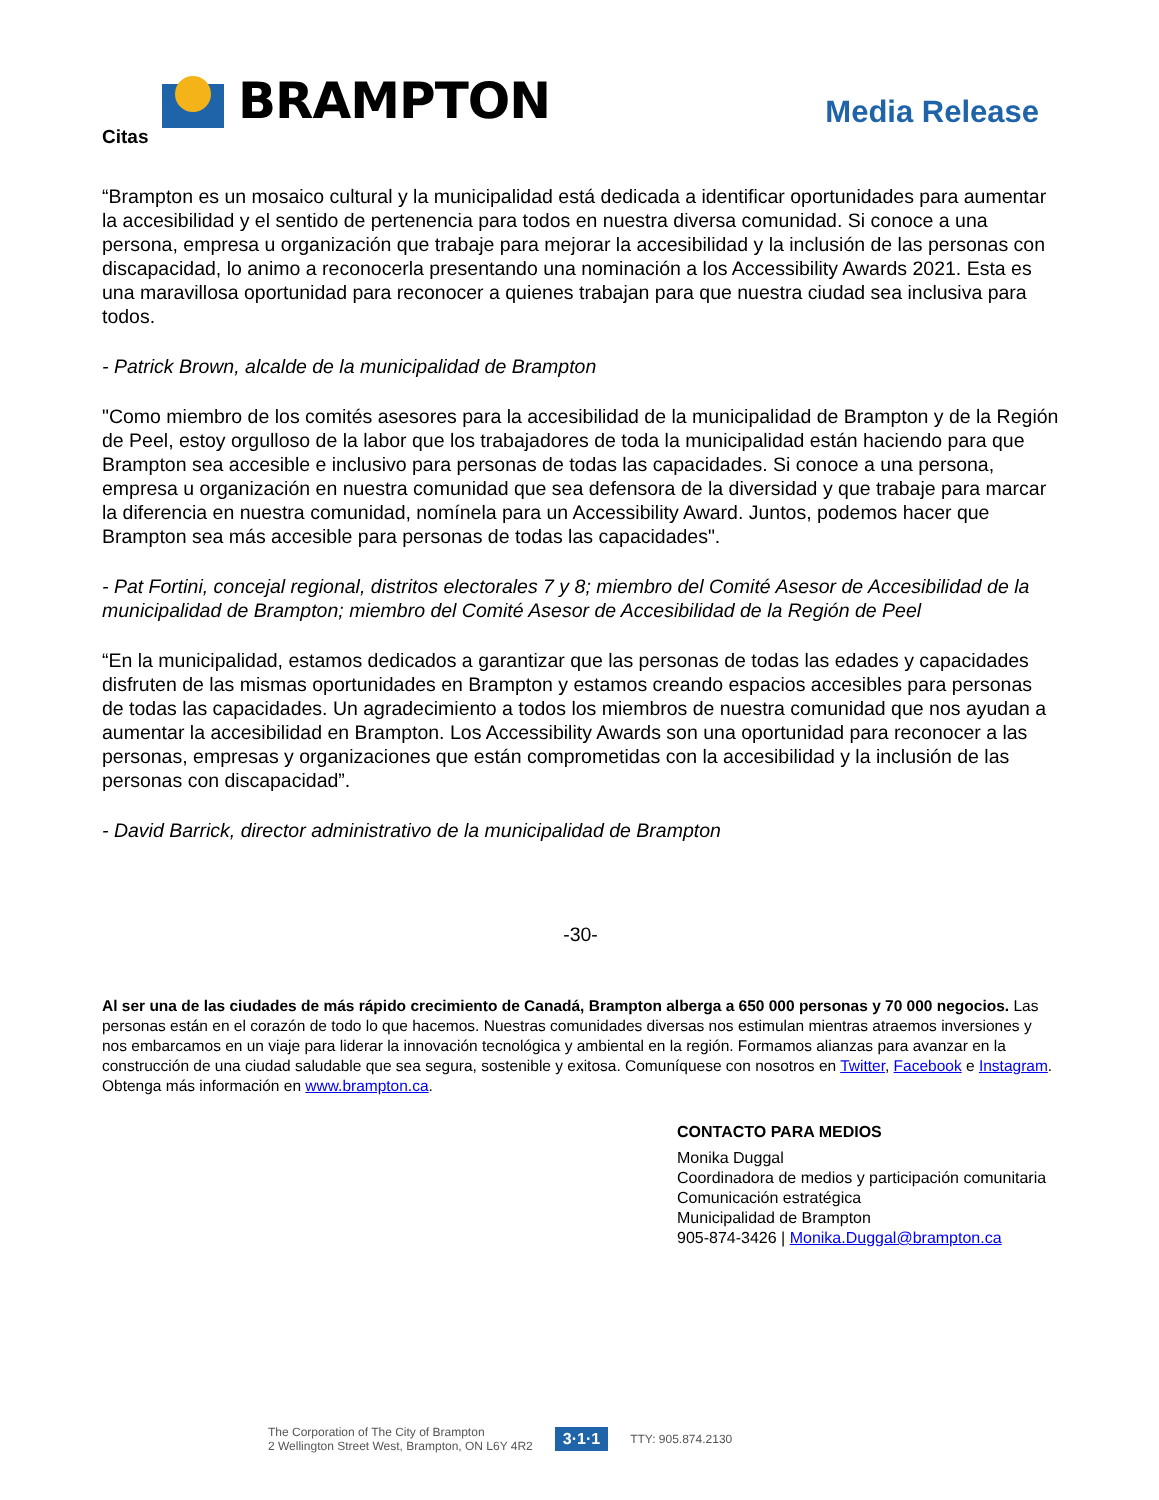BRAMPTON
Media Release
Citas
“Brampton es un mosaico cultural y la municipalidad está dedicada a identificar oportunidades para aumentar la accesibilidad y el sentido de pertenencia para todos en nuestra diversa comunidad. Si conoce a una persona, empresa u organización que trabaje para mejorar la accesibilidad y la inclusión de las personas con discapacidad, lo animo a reconocerla presentando una nominación a los Accessibility Awards 2021. Esta es una maravillosa oportunidad para reconocer a quienes trabajan para que nuestra ciudad sea inclusiva para todos.
- Patrick Brown, alcalde de la municipalidad de Brampton
"Como miembro de los comités asesores para la accesibilidad de la municipalidad de Brampton y de la Región de Peel, estoy orgulloso de la labor que los trabajadores de toda la municipalidad están haciendo para que Brampton sea accesible e inclusivo para personas de todas las capacidades. Si conoce a una persona, empresa u organización en nuestra comunidad que sea defensora de la diversidad y que trabaje para marcar la diferencia en nuestra comunidad, nomínela para un Accessibility Award. Juntos, podemos hacer que Brampton sea más accesible para personas de todas las capacidades".
- Pat Fortini, concejal regional, distritos electorales 7 y 8; miembro del Comité Asesor de Accesibilidad de la municipalidad de Brampton; miembro del Comité Asesor de Accesibilidad de la Región de Peel
“En la municipalidad, estamos dedicados a garantizar que las personas de todas las edades y capacidades disfruten de las mismas oportunidades en Brampton y estamos creando espacios accesibles para personas de todas las capacidades. Un agradecimiento a todos los miembros de nuestra comunidad que nos ayudan a aumentar la accesibilidad en Brampton. Los Accessibility Awards son una oportunidad para reconocer a las personas, empresas y organizaciones que están comprometidas con la accesibilidad y la inclusión de las personas con discapacidad”.
- David Barrick, director administrativo de la municipalidad de Brampton
-30-
Al ser una de las ciudades de más rápido crecimiento de Canadá, Brampton alberga a 650 000 personas y 70 000 negocios. Las personas están en el corazón de todo lo que hacemos. Nuestras comunidades diversas nos estimulan mientras atraemos inversiones y nos embarcamos en un viaje para liderar la innovación tecnológica y ambiental en la región. Formamos alianzas para avanzar en la construcción de una ciudad saludable que sea segura, sostenible y exitosa. Comuníquese con nosotros en Twitter, Facebook e Instagram. Obtenga más información en www.brampton.ca.
CONTACTO PARA MEDIOS
Monika Duggal
Coordinadora de medios y participación comunitaria
Comunicación estratégica
Municipalidad de Brampton
905-874-3426 | Monika.Duggal@brampton.ca
The Corporation of The City of Brampton
2 Wellington Street West, Brampton, ON L6Y 4R2
3·1·1 TTY: 905.874.2130